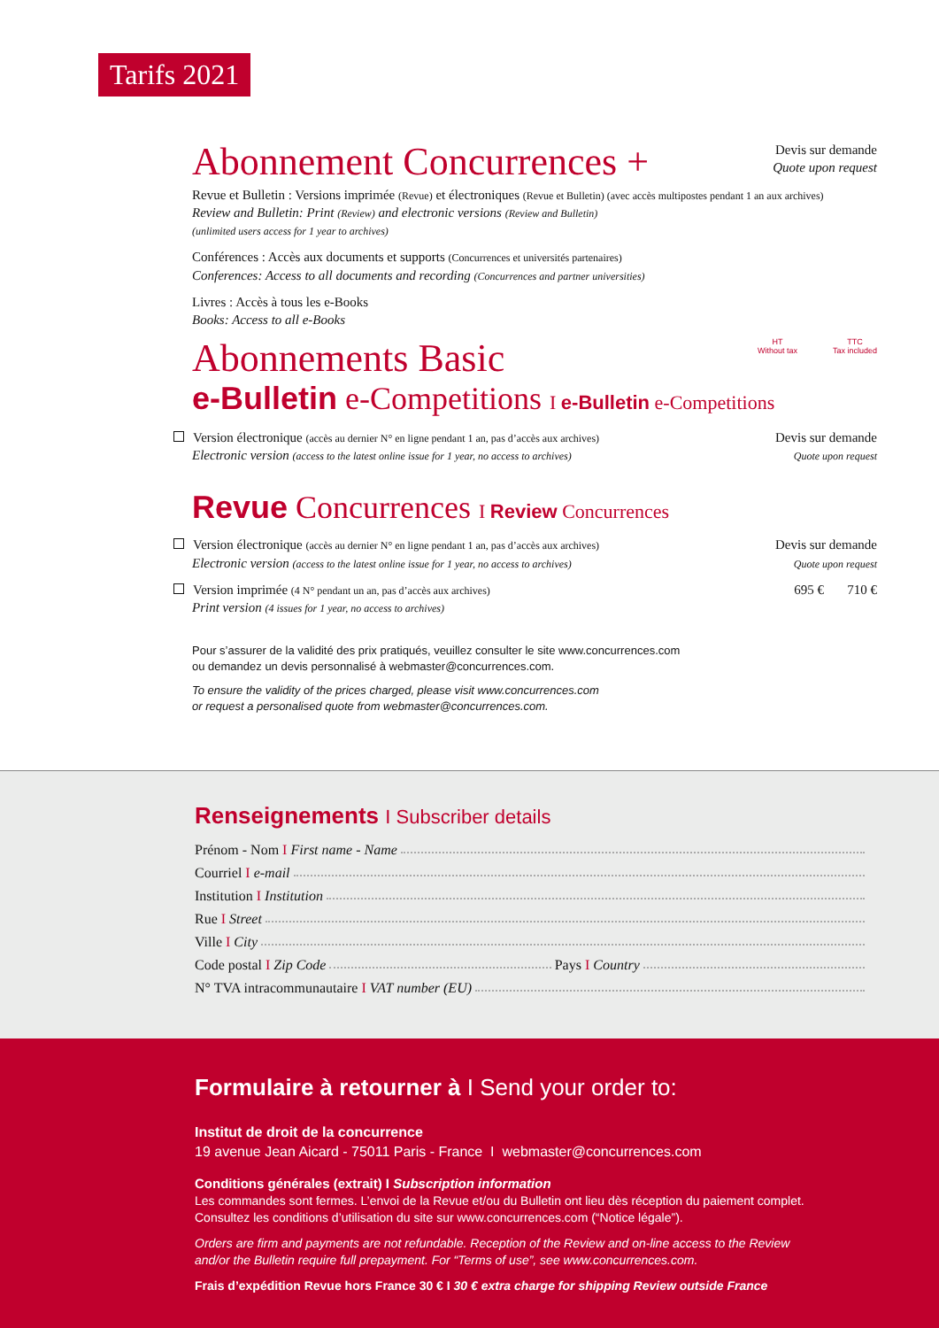Tarifs 2021
Abonnement Concurrences +
Devis sur demande
Quote upon request
Revue et Bulletin : Versions imprimée (Revue) et électroniques (Revue et Bulletin) (avec accès multipostes pendant 1 an aux archives)
Review and Bulletin: Print (Review) and electronic versions (Review and Bulletin)
(unlimited users access for 1 year to archives)
Conférences : Accès aux documents et supports (Concurrences et universités partenaires)
Conferences: Access to all documents and recording (Concurrences and partner universities)
Livres : Accès à tous les e-Books
Books: Access to all e-Books
Abonnements Basic
HT
Without tax
TTC
Tax included
e-Bulletin e-Competitions I e-Bulletin e-Competitions
Version électronique (accès au dernier N° en ligne pendant 1 an, pas d’accès aux archives)
Electronic version (access to the latest online issue for 1 year, no access to archives)
Devis sur demande
Quote upon request
Revue Concurrences I Review Concurrences
Version électronique (accès au dernier N° en ligne pendant 1 an, pas d’accès aux archives)
Electronic version (access to the latest online issue for 1 year, no access to archives)
Devis sur demande
Quote upon request
Version imprimée (4 N° pendant un an, pas d’accès aux archives)
Print version (4 issues for 1 year, no access to archives)
695 € 710 €
Pour s’assurer de la validité des prix pratiqués, veuillez consulter le site www.concurrences.com
ou demandez un devis personnalisé à webmaster@concurrences.com.
To ensure the validity of the prices charged, please visit www.concurrences.com
or request a personalised quote from webmaster@concurrences.com.
Renseignements I Subscriber details
Prénom - Nom I First name - Name
Courriel I e-mail
Institution I Institution
Rue I Street
Ville I City
Code postal I Zip Code Pays I Country
N° TVA intracommunautaire I VAT number (EU)
Formulaire à retourner à I Send your order to:
Institut de droit de la concurrence
19 avenue Jean Aicard - 75011 Paris - France I webmaster@concurrences.com
Conditions générales (extrait) I Subscription information
Les commandes sont fermes. L’envoi de la Revue et/ou du Bulletin ont lieu dès réception du paiement complet.
Consultez les conditions d’utilisation du site sur www.concurrences.com (“Notice légale”).
Orders are firm and payments are not refundable. Reception of the Review and on-line access to the Review
and/or the Bulletin require full prepayment. For “Terms of use”, see www.concurrences.com.
Frais d’expédition Revue hors France 30 € I 30 € extra charge for shipping Review outside France